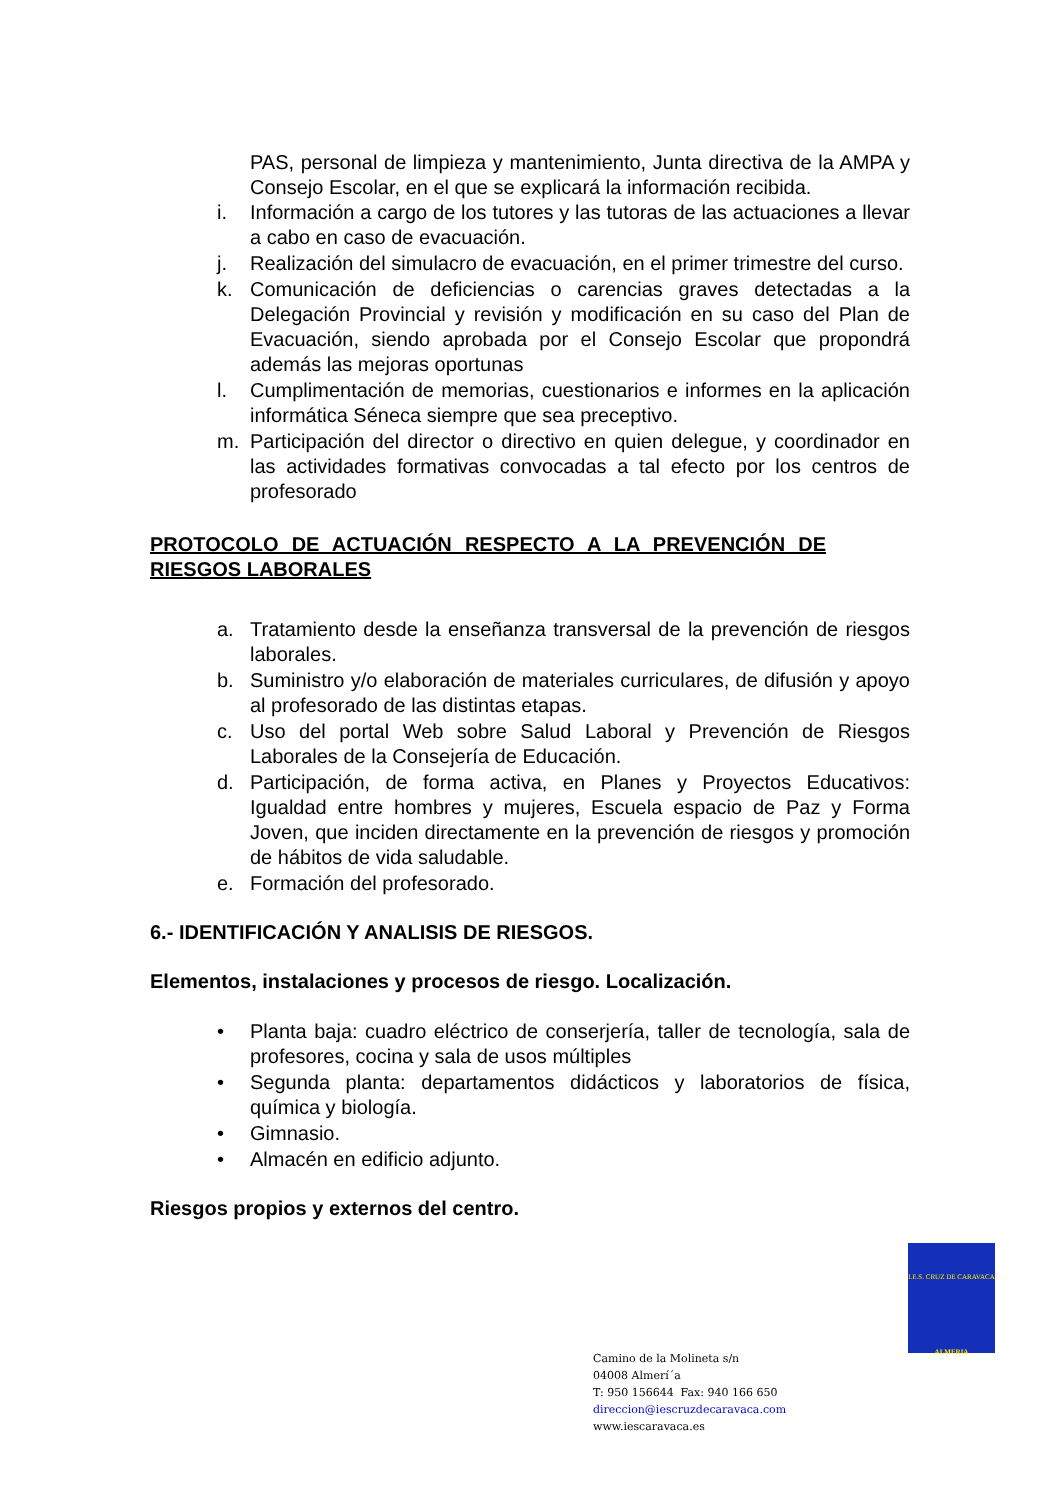PAS, personal de limpieza y mantenimiento, Junta directiva de la AMPA y Consejo Escolar, en el que se explicará la información recibida.
i. Información a cargo de los tutores y las tutoras de las actuaciones a llevar a cabo en caso de evacuación.
j. Realización del simulacro de evacuación, en el primer trimestre del curso.
k. Comunicación de deficiencias o carencias graves detectadas a la Delegación Provincial y revisión y modificación en su caso del Plan de Evacuación, siendo aprobada por el Consejo Escolar que propondrá además las mejoras oportunas
l. Cumplimentación de memorias, cuestionarios e informes en la aplicación informática Séneca siempre que sea preceptivo.
m. Participación del director o directivo en quien delegue, y coordinador en las actividades formativas convocadas a tal efecto por los centros de profesorado
PROTOCOLO DE ACTUACIÓN RESPECTO A LA PREVENCIÓN DE RIESGOS LABORALES
a. Tratamiento desde la enseñanza transversal de la prevención de riesgos laborales.
b. Suministro y/o elaboración de materiales curriculares, de difusión y apoyo al profesorado de las distintas etapas.
c. Uso del portal Web sobre Salud Laboral y Prevención de Riesgos Laborales de la Consejería de Educación.
d. Participación, de forma activa, en Planes y Proyectos Educativos: Igualdad entre hombres y mujeres, Escuela espacio de Paz y Forma Joven, que inciden directamente en la prevención de riesgos y promoción de hábitos de vida saludable.
e. Formación del profesorado.
6.- IDENTIFICACIÓN Y ANALISIS DE RIESGOS.
Elementos, instalaciones y procesos de riesgo. Localización.
• Planta baja: cuadro eléctrico de conserjería, taller de tecnología, sala de profesores, cocina y sala de usos múltiples
• Segunda planta: departamentos didácticos y laboratorios de física, química y biología.
• Gimnasio.
• Almacén en edificio adjunto.
Riesgos propios y externos del centro.
I.E.S. CRUZ DE CARAVACA
ALMERIA
Camino de la Molineta s/n
04008 Almerí´a
T: 950 156644 Fax: 940 166 650
direccion@iescruzdecaravaca.com
www.iescaravaca.es